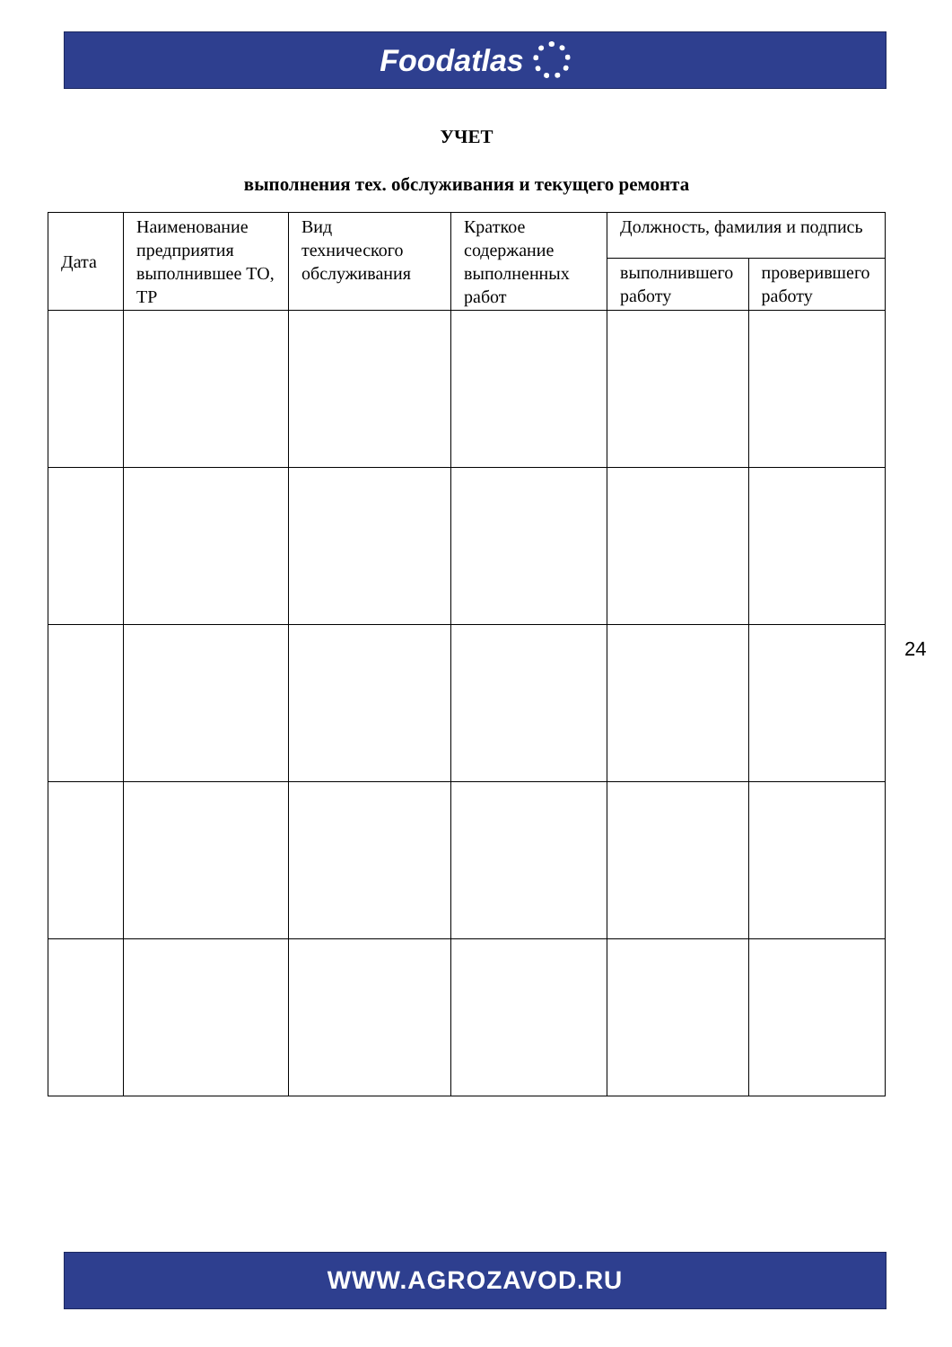Foodatlas
УЧЕТ
выполнения тех. обслуживания и текущего ремонта
| Дата | Наименование предприятия выполнившее ТО, ТР | Вид технического обслуживания | Краткое содержание выполненных работ | Должность, фамилия и подпись | |
| --- | --- | --- | --- | --- | --- |
| | | | | выполнившего работу | проверившего работу |
24
WWW.AGROZAVOD.RU